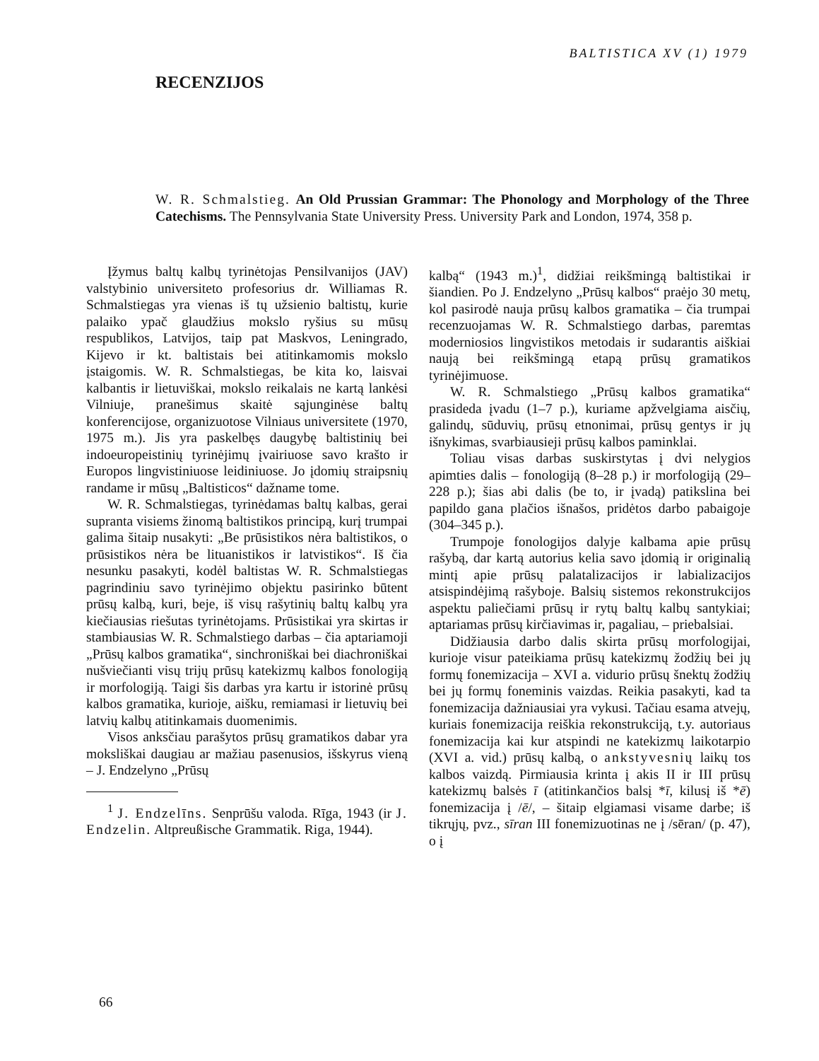BALTISTICA XV (1) 1979
RECENZIJOS
W. R. Schmalstieg. An Old Prussian Grammar: The Phonology and Morphology of the Three Catechisms. The Pennsylvania State University Press. University Park and London, 1974, 358 p.
Įžymus baltų kalbų tyrinėtojas Pensilvanijos (JAV) valstybinio universiteto profesorius dr. Williamas R. Schmalstiegas yra vienas iš tų užsienio baltistų, kurie palaiko ypač glaudžius mokslo ryšius su mūsų respublikos, Latvijos, taip pat Maskvos, Leningrado, Kijevo ir kt. baltistais bei atitinkamomis mokslo įstaigomis. W. R. Schmalstiegas, be kita ko, laisvai kalbantis ir lietuviškai, mokslo reikalais ne kartą lankėsi Vilniuje, pranešimus skaitė sąjunginėse baltų konferencijose, organizuotose Vilniaus universitete (1970, 1975 m.). Jis yra paskelbęs daugybę baltistinių bei indoeuropeistinių tyrinėjimų įvairiuose savo krašto ir Europos lingvistiniuose leidiniuose. Jo įdomių straipsnių randame ir mūsų „Baltisticos“ dažname tome.
W. R. Schmalstiegas, tyrinėdamas baltų kalbas, gerai supranta visiems žinomą baltistikos principą, kurį trumpai galima šitaip nusakyti: „Be prūsistikos nėra baltistikos, o prūsistikos nėra be lituanistikos ir latvistikos“. Iš čia nesunku pasakyti, kodėl baltistas W. R. Schmalstiegas pagrindiniu savo tyrinėjimo objektu pasirinko būtent prūsų kalbą, kuri, beje, iš visų rašytinių baltų kalbų yra kiečiausias riešutas tyrinėtojams. Prūsistikai yra skirtas ir stambiausias W. R. Schmalstiego darbas – čia aptariamoji „Prūsų kalbos gramatika“, sinchroniškai bei diachroniškai nušviečianti visų trijų prūsų katekizmų kalbos fonologiją ir morfologiją. Taigi šis darbas yra kartu ir istorinė prūsų kalbos gramatika, kurioje, aišku, remiamasi ir lietuvių bei latvių kalbų atitinkamais duomenimis.
Visos anksčiau parašytos prūsų gramatikos dabar yra moksliškai daugiau ar mažiau pasenusios, išskyrus vieną – J. Endzelyno „Prūsų
<sup>1</sup> J. Endzelīns. Senprūšu valoda. Rīga, 1943 (ir J. Endzelin. Altpreußische Grammatik. Riga, 1944).
kalbą“ (1943 m.)<sup>1</sup>, didžiai reikšmingą baltistikai ir šiandien. Po J. Endzelyno „Prūsų kalbos“ praėjo 30 metų, kol pasirodė nauja prūsų kalbos gramatika – čia trumpai recenzuojamas W. R. Schmalstiego darbas, paremtas moderniosios lingvistikos metodais ir sudarantis aiškiai naują bei reikšmingą etapą prūsų gramatikos tyrinėjimuose.
W. R. Schmalstiego „Prūsų kalbos gramatika“ prasideda įvadu (1–7 p.), kuriame apžvelgiama aisčių, galindų, sūduvių, prūsų etnonimai, prūsų gentys ir jų išnykimas, svarbiausieji prūsų kalbos paminklai.
Toliau visas darbas suskirstytas į dvi nelygios apimties dalis – fonologiją (8–28 p.) ir morfologiją (29–228 p.); šias abi dalis (be to, ir įvadą) patikslina bei papildo gana plačios išnašos, pridėtos darbo pabaigoje (304–345 p.).
Trumpoje fonologijos dalyje kalbama apie prūsų rašybą, dar kartą autorius kelia savo įdomią ir originalią mintį apie prūsų palatalizacijos ir labializacijos atsispindėjimą rašyboje. Balsių sistemos rekonstrukcijos aspektu paliečiami prūsų ir rytų baltų kalbų santykiai; aptariamas prūsų kirčiavimas ir, pagaliau, – priebalsiai.
Didžiausia darbo dalis skirta prūsų morfologijai, kurioje visur pateikiama prūsų katekizmų žodžių bei jų formų fonemizacija – XVI a. vidurio prūsų šnektų žodžių bei jų formų foneminis vaizdas. Reikia pasakyti, kad ta fonemizacija dažniausiai yra vykusi. Tačiau esama atvejų, kuriais fonemizacija reiškia rekonstrukciją, t.y. autoriaus fonemizacija kai kur atspindi ne katekizmų laikotarpio (XVI a. vid.) prūsų kalbą, o ankstyvesnių laikų tos kalbos vaizdą. Pirmiausia krinta į akis II ir III prūsų katekizmų balsės ī (atitinkančios balsį *ī, kilusį iš *ē) fonemizacija į /ē/, – šitaip elgiamasi visame darbe; iš tikrųjų, pvz., sīran III fonemizuotinas ne į /sēran/ (p. 47), o į
66